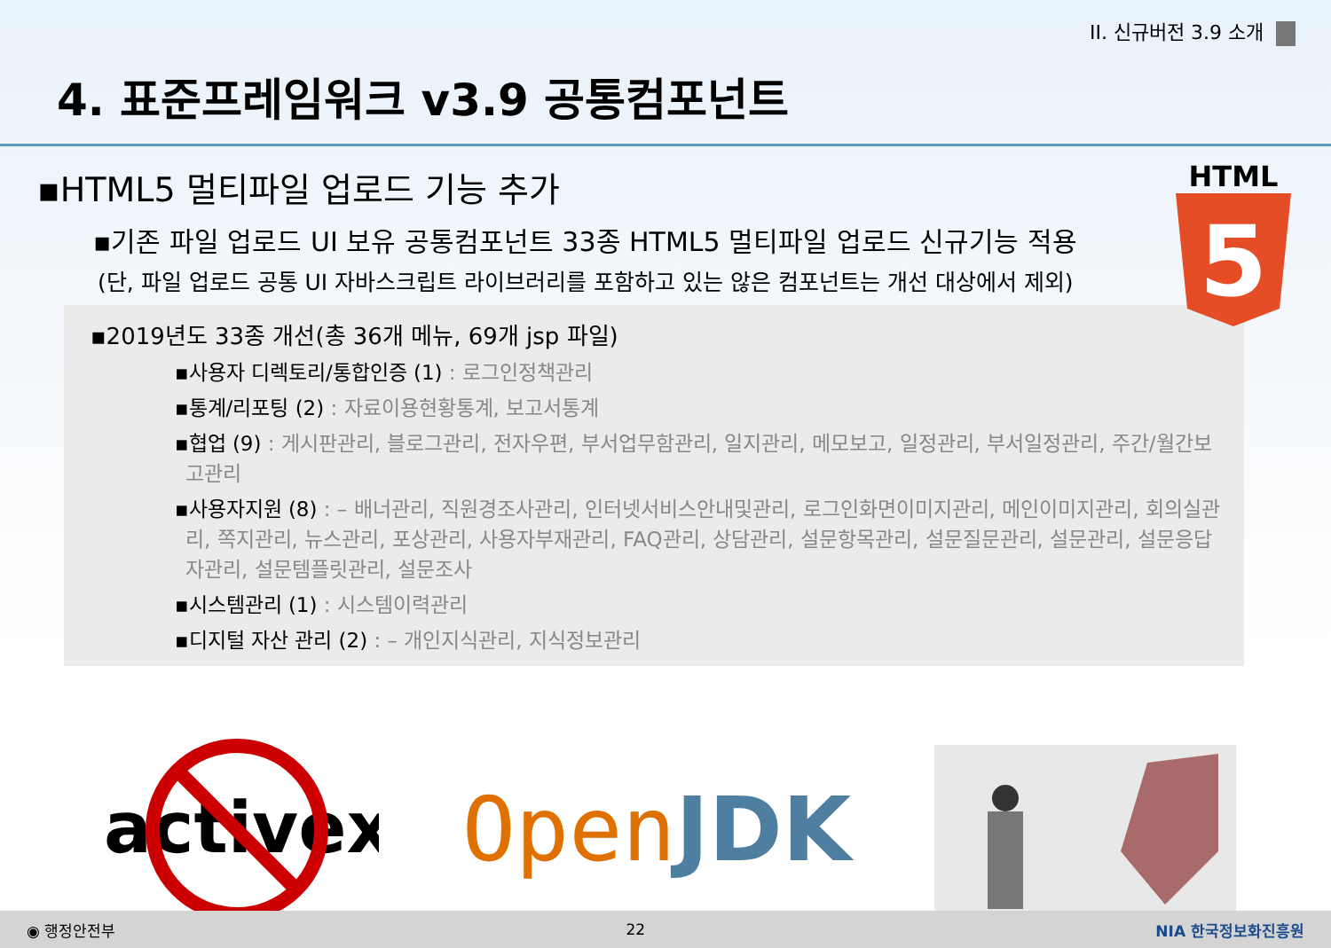II. 신규버전 3.9 소개
4. 표준프레임워크 v3.9 공통컴포넌트
HTML
5
▪HTML5 멀티파일 업로드 기능 추가
▪기존 파일 업로드 UI 보유 공통컴포넌트 33종 HTML5 멀티파일 업로드 신규기능 적용
(단, 파일 업로드 공통 UI 자바스크립트 라이브러리를 포함하고 있는 않은 컴포넌트는 개선 대상에서 제외)
▪2019년도 33종 개선(총 36개 메뉴, 69개 jsp 파일)
▪사용자 디렉토리/통합인증 (1) : 로그인정책관리
▪통계/리포팅 (2) : 자료이용현황통계, 보고서통계
▪협업 (9) : 게시판관리, 블로그관리, 전자우편, 부서업무함관리, 일지관리, 메모보고, 일정관리, 부서일정관리, 주간/월간보고관리
▪사용자지원 (8) : – 배너관리, 직원경조사관리, 인터넷서비스안내및관리, 로그인화면이미지관리, 메인이미지관리, 회의실관리, 쪽지관리, 뉴스관리, 포상관리, 사용자부재관리, FAQ관리, 상담관리, 설문항목관리, 설문질문관리, 설문관리, 설문응답자관리, 설문템플릿관리, 설문조사
▪시스템관리 (1) : 시스템이력관리
▪디지털 자산 관리 (2) : – 개인지식관리, 지식정보관리
activex
Open JDK
◉ 행정안전부 22 NIA 한국정보화진흥원